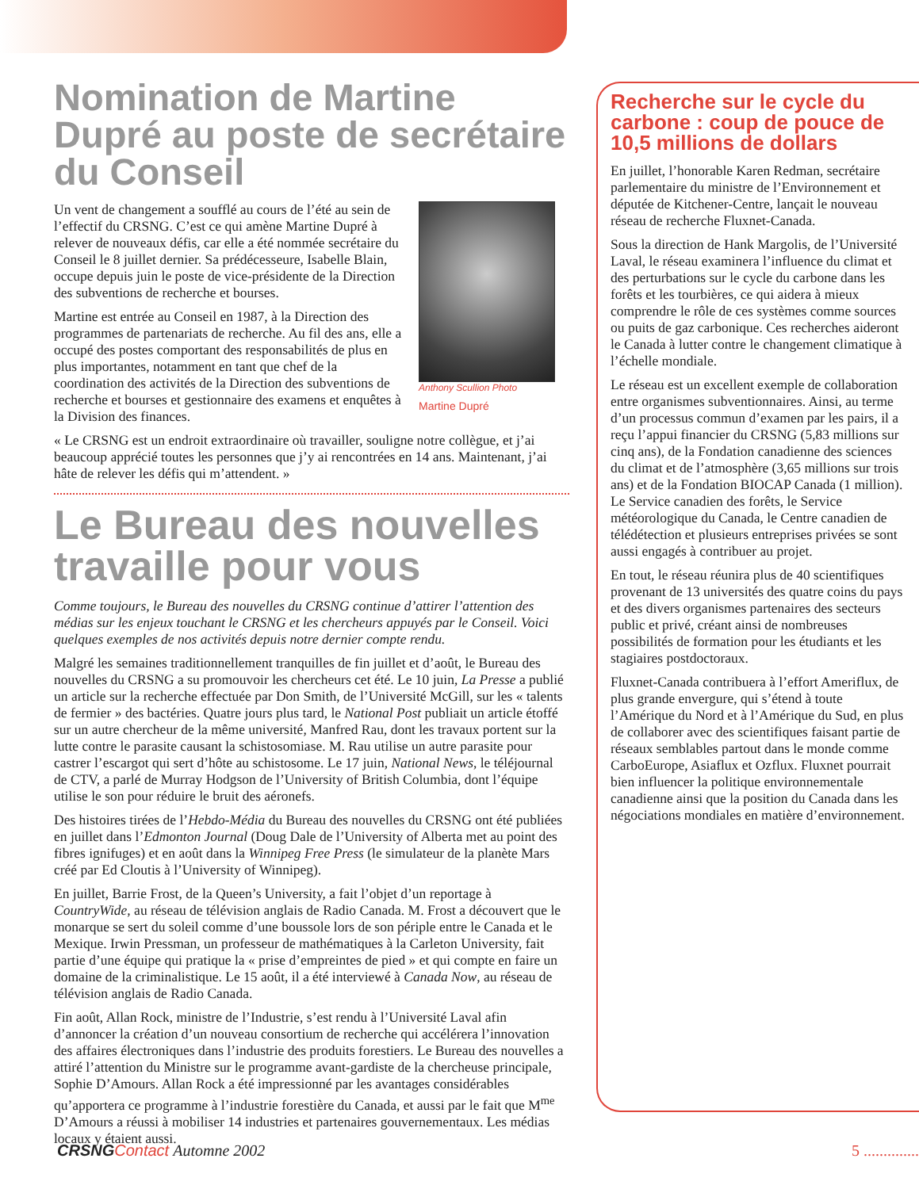Nomination de Martine Dupré au poste de secrétaire du Conseil
Anthony Scullion Photo
Martine Dupré
Un vent de changement a soufflé au cours de l’été au sein de l’effectif du CRSNG. C’est ce qui amène Martine Dupré à relever de nouveaux défis, car elle a été nommée secrétaire du Conseil le 8 juillet dernier. Sa prédécesseure, Isabelle Blain, occupe depuis juin le poste de vice-présidente de la Direction des subventions de recherche et bourses.
Martine est entrée au Conseil en 1987, à la Direction des programmes de partenariats de recherche. Au fil des ans, elle a occupé des postes comportant des responsabilités de plus en plus importantes, notamment en tant que chef de la coordination des activités de la Direction des subventions de recherche et bourses et gestionnaire des examens et enquêtes à la Division des finances.
« Le CRSNG est un endroit extraordinaire où travailler, souligne notre collègue, et j’ai beaucoup apprécié toutes les personnes que j’y ai rencontrées en 14 ans. Maintenant, j’ai hâte de relever les défis qui m’attendent. »
Le Bureau des nouvelles travaille pour vous
Comme toujours, le Bureau des nouvelles du CRSNG continue d’attirer l’attention des médias sur les enjeux touchant le CRSNG et les chercheurs appuyés par le Conseil. Voici quelques exemples de nos activités depuis notre dernier compte rendu.
Malgré les semaines traditionnellement tranquilles de fin juillet et d’août, le Bureau des nouvelles du CRSNG a su promouvoir les chercheurs cet été. Le 10 juin, La Presse a publié un article sur la recherche effectuée par Don Smith, de l’Université McGill, sur les « talents de fermier » des bactéries. Quatre jours plus tard, le National Post publiait un article étoffé sur un autre chercheur de la même université, Manfred Rau, dont les travaux portent sur la lutte contre le parasite causant la schistosomiase. M. Rau utilise un autre parasite pour castrer l’escargot qui sert d’hôte au schistosome. Le 17 juin, National News, le téléjournal de CTV, a parlé de Murray Hodgson de l’University of British Columbia, dont l’équipe utilise le son pour réduire le bruit des aéronefs.
Des histoires tirées de l’Hebdo-Média du Bureau des nouvelles du CRSNG ont été publiées en juillet dans l’Edmonton Journal (Doug Dale de l’University of Alberta met au point des fibres ignifuges) et en août dans la Winnipeg Free Press (le simulateur de la planète Mars créé par Ed Cloutis à l’University of Winnipeg).
En juillet, Barrie Frost, de la Queen’s University, a fait l’objet d’un reportage à CountryWide, au réseau de télévision anglais de Radio Canada. M. Frost a découvert que le monarque se sert du soleil comme d’une boussole lors de son périple entre le Canada et le Mexique. Irwin Pressman, un professeur de mathématiques à la Carleton University, fait partie d’une équipe qui pratique la « prise d’empreintes de pied » et qui compte en faire un domaine de la criminalistique. Le 15 août, il a été interviewé à Canada Now, au réseau de télévision anglais de Radio Canada.
Fin août, Allan Rock, ministre de l’Industrie, s’est rendu à l’Université Laval afin d’annoncer la création d’un nouveau consortium de recherche qui accélérera l’innovation des affaires électroniques dans l’industrie des produits forestiers. Le Bureau des nouvelles a attiré l’attention du Ministre sur le programme avant-gardiste de la chercheuse principale, Sophie D’Amours. Allan Rock a été impressionné par les avantages considérables qu’apportera ce programme à l’industrie forestière du Canada, et aussi par le fait que M<sup>me</sup> D’Amours a réussi à mobiliser 14 industries et partenaires gouvernementaux. Les médias locaux y étaient aussi.
Recherche sur le cycle du carbone : coup de pouce de 10,5 millions de dollars
En juillet, l’honorable Karen Redman, secrétaire parlementaire du ministre de l’Environnement et députée de Kitchener-Centre, lançait le nouveau réseau de recherche Fluxnet-Canada.
Sous la direction de Hank Margolis, de l’Université Laval, le réseau examinera l’influence du climat et des perturbations sur le cycle du carbone dans les forêts et les tourbières, ce qui aidera à mieux comprendre le rôle de ces systèmes comme sources ou puits de gaz carbonique. Ces recherches aideront le Canada à lutter contre le changement climatique à l’échelle mondiale.
Le réseau est un excellent exemple de collaboration entre organismes subventionnaires. Ainsi, au terme d’un processus commun d’examen par les pairs, il a reçu l’appui financier du CRSNG (5,83 millions sur cinq ans), de la Fondation canadienne des sciences du climat et de l’atmosphère (3,65 millions sur trois ans) et de la Fondation BIOCAP Canada (1 million). Le Service canadien des forêts, le Service météorologique du Canada, le Centre canadien de télédétection et plusieurs entreprises privées se sont aussi engagés à contribuer au projet.
En tout, le réseau réunira plus de 40 scientifiques provenant de 13 universités des quatre coins du pays et des divers organismes partenaires des secteurs public et privé, créant ainsi de nombreuses possibilités de formation pour les étudiants et les stagiaires postdoctoraux.
Fluxnet-Canada contribuera à l’effort Ameriflux, de plus grande envergure, qui s’étend à toute l’Amérique du Nord et à l’Amérique du Sud, en plus de collaborer avec des scientifiques faisant partie de réseaux semblables partout dans le monde comme CarboEurope, Asiaflux et Ozflux. Fluxnet pourrait bien influencer la politique environnementale canadienne ainsi que la position du Canada dans les négociations mondiales en matière d’environnement.
CRSNG Contact Automne 2002 5 ..............